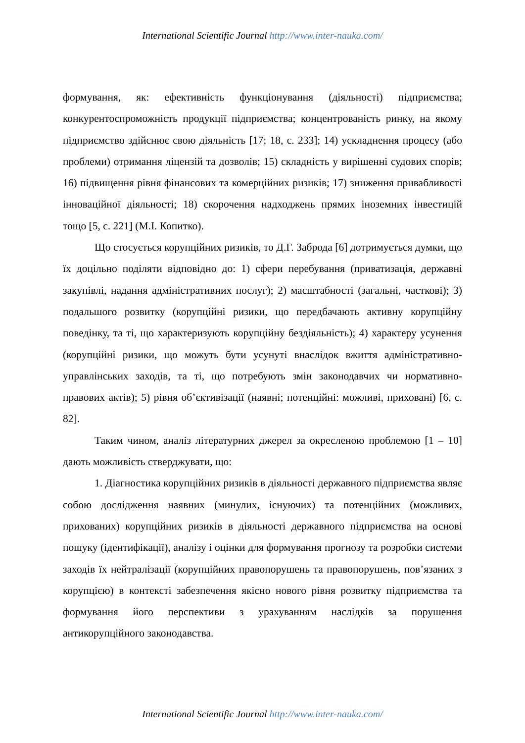International Scientific Journal http://www.inter-nauka.com/
формування, як: ефективність функціонування (діяльності) підприємства; конкурентоспроможність продукції підприємства; концентрованість ринку, на якому підприємство здійснює свою діяльність [17; 18, с. 233]; 14) ускладнення процесу (або проблеми) отримання ліцензій та дозволів; 15) складність у вирішенні судових спорів; 16) підвищення рівня фінансових та комерційних ризиків; 17) зниження привабливості інноваційної діяльності; 18) скорочення надходжень прямих іноземних інвестицій тощо [5, с. 221] (М.І. Копитко).
Що стосується корупційних ризиків, то Д.Г. Заброда [6] дотримується думки, що їх доцільно поділяти відповідно до: 1) сфери перебування (приватизація, державні закупівлі, надання адміністративних послуг); 2) масштабності (загальні, часткові); 3) подальшого розвитку (корупційні ризики, що передбачають активну корупційну поведінку, та ті, що характеризують корупційну бездіяльність); 4) характеру усунення (корупційні ризики, що можуть бути усунуті внаслідок вжиття адміністративно-управлінських заходів, та ті, що потребують змін законодавчих чи нормативно-правових актів); 5) рівня об’єктивізації (наявні; потенційні: можливі, приховані) [6, с. 82].
Таким чином, аналіз літературних джерел за окресленою проблемою [1 – 10] дають можливість стверджувати, що:
1. Діагностика корупційних ризиків в діяльності державного підприємства являє собою дослідження наявних (минулих, існуючих) та потенційних (можливих, прихованих) корупційних ризиків в діяльності державного підприємства на основі пошуку (ідентифікації), аналізу і оцінки для формування прогнозу та розробки системи заходів їх нейтралізації (корупційних правопорушень та правопорушень, пов’язаних з корупцією) в контексті забезпечення якісно нового рівня розвитку підприємства та формування його перспективи з урахуванням наслідків за порушення антикорупційного законодавства.
International Scientific Journal http://www.inter-nauka.com/